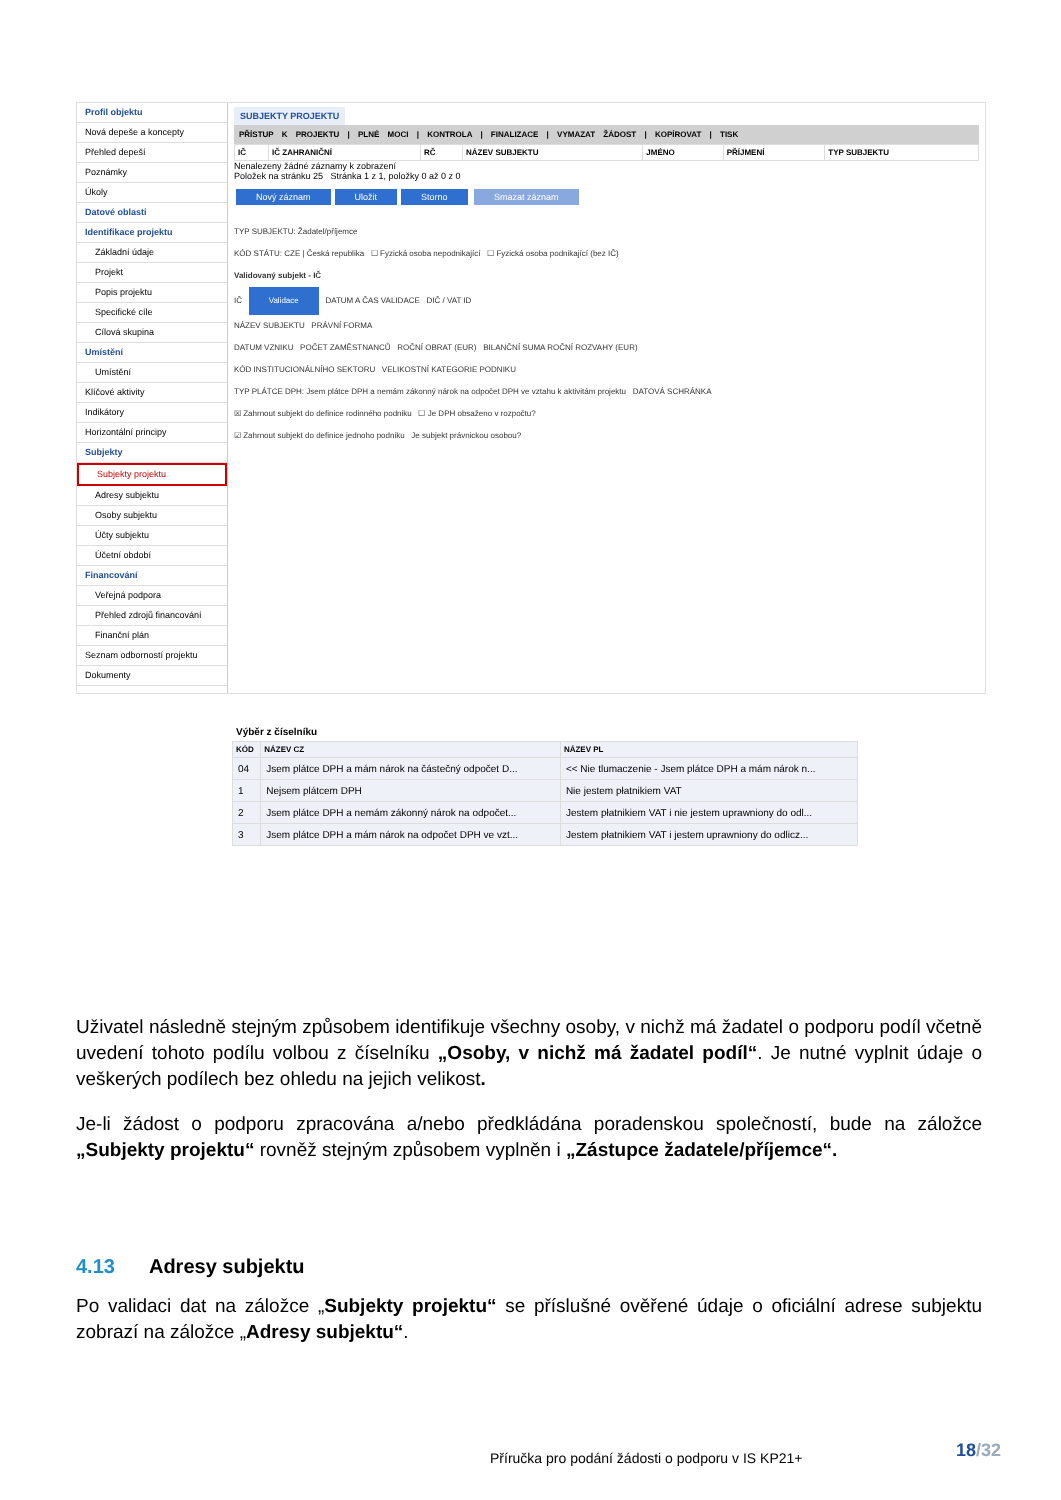Profil objektu
Nová depeše a koncepty
Přehled depeší
Poznámky
Úkoly
Datové oblasti
Identifikace projektu
Základní údaje
Projekt
Popis projektu
Specifické cíle
Cílová skupina
Umístění
Umístění
Klíčové aktivity
Indikátory
Horizontální principy
Subjekty
Subjekty projektu
Adresy subjektu
Osoby subjektu
Účty subjektu
Účetní období
Financování
Veřejná podpora
Přehled zdrojů financování
Finanční plán
Seznam odborností projektu
Dokumenty
SUBJEKTY PROJEKTU
PŘÍSTUP K PROJEKTU | PLNÉ MOCI | KONTROLA | FINALIZACE | VYMAZAT ŽÁDOST | KOPÍROVAT | TISK
| IČ | IČ ZAHRANIČNÍ | RČ | NÁZEV SUBJEKTU | JMÉNO | PŘÍJMENÍ | TYP SUBJEKTU |
| --- | --- | --- | --- | --- | --- | --- |
Nenalezeny žádné záznamy k zobrazení
Položek na stránku 25 Stránka 1 z 1, položky 0 až 0 z 0
Nový záznam Uložit Storno Smazat záznam
TYP SUBJEKTU: Žadatel/příjemce
KÓD STÁTU: CZE | Česká republika ☐ Fyzická osoba nepodnikající ☐ Fyzická osoba podnikající (bez IČ)
Validovaný subjekt - IČ
IČ Validace DATUM A ČAS VALIDACE DIČ / VAT ID
NÁZEV SUBJEKTU PRÁVNÍ FORMA
DATUM VZNIKU POČET ZAMĚSTNANCŮ ROČNÍ OBRAT (EUR) BILANČNÍ SUMA ROČNÍ ROZVAHY (EUR)
KÓD INSTITUCIONÁLNÍHO SEKTORU VELIKOSTNÍ KATEGORIE PODNIKU
TYP PLÁTCE DPH: Jsem plátce DPH a nemám zákonný nárok na odpočet DPH ve vztahu k aktivitám projektu DATOVÁ SCHRÁNKA
☒ Zahrnout subjekt do definice rodinného podniku ☐ Je DPH obsaženo v rozpočtu?
☑ Zahrnout subjekt do definice jednoho podniku Je subjekt právnickou osobou?
Výběr z číselníku
| KÓD | NÁZEV CZ | NÁZEV PL |
| --- | --- | --- |
| 04 | Jsem plátce DPH a mám nárok na částečný odpočet D... | << Nie tlumaczenie - Jsem plátce DPH a mám nárok n... |
| 1 | Nejsem plátcem DPH | Nie jestem płatnikiem VAT |
| 2 | Jsem plátce DPH a nemám zákonný nárok na odpočet... | Jestem płatnikiem VAT i nie jestem uprawniony do odl... |
| 3 | Jsem plátce DPH a mám nárok na odpočet DPH ve vzt... | Jestem płatnikiem VAT i jestem uprawniony do odlicz... |
Uživatel následně stejným způsobem identifikuje všechny osoby, v nichž má žadatel o podporu podíl včetně uvedení tohoto podílu volbou z číselníku „Osoby, v nichž má žadatel podíl“. Je nutné vyplnit údaje o veškerých podílech bez ohledu na jejich velikost.
Je-li žádost o podporu zpracována a/nebo předkládána poradenskou společností, bude na záložce „Subjekty projektu“ rovněž stejným způsobem vyplněn i „Zástupce žadatele/příjemce“.
4.13 Adresy subjektu
Po validaci dat na záložce „Subjekty projektu“ se příslušné ověřené údaje o oficiální adrese subjektu zobrazí na záložce „Adresy subjektu“.
18/32
Příručka pro podání žádosti o podporu v IS KP21+